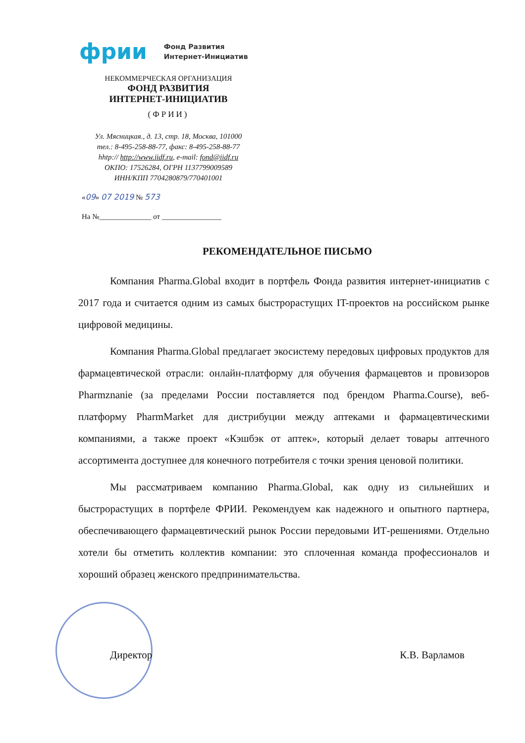фрии Фонд Развития
Интернет-Инициатив
НЕКОММЕРЧЕСКАЯ ОРГАНИЗАЦИЯ
ФОНД РАЗВИТИЯ
ИНТЕРНЕТ-ИНИЦИАТИВ
(ФРИИ)
Ул. Мясницкая., д. 13, стр. 18, Москва, 101000
тел.: 8-495-258-88-77, факс: 8-495-258-88-77
hhtp:// http://www.iidf.ru, e-mail: fond@iidf.ru
ОКПО: 17526284, ОГРН 1137799009589
ИНН/КПП 7704280879/770401001
«09» 07 2019 № 573
На №______________ от ________________
РЕКОМЕНДАТЕЛЬНОЕ ПИСЬМО
Компания Pharma.Global входит в портфель Фонда развития интернет-инициатив с 2017 года и считается одним из самых быстрорастущих IT-проектов на российском рынке цифровой медицины.
Компания Pharma.Global предлагает экосистему передовых цифровых продуктов для фармацевтической отрасли: онлайн-платформу для обучения фармацевтов и провизоров Pharmznanie (за пределами России поставляется под брендом Pharma.Course), веб-платформу PharmMarket для дистрибуции между аптеками и фармацевтическими компаниями, а также проект «Кэшбэк от аптек», который делает товары аптечного ассортимента доступнее для конечного потребителя с точки зрения ценовой политики.
Мы рассматриваем компанию Pharma.Global, как одну из сильнейших и быстрорастущих в портфеле ФРИИ. Рекомендуем как надежного и опытного партнера, обеспечивающего фармацевтический рынок России передовыми ИТ-решениями. Отдельно хотели бы отметить коллектив компании: это сплоченная команда профессионалов и хороший образец женского предпринимательства.
Директор К.В. Варламов